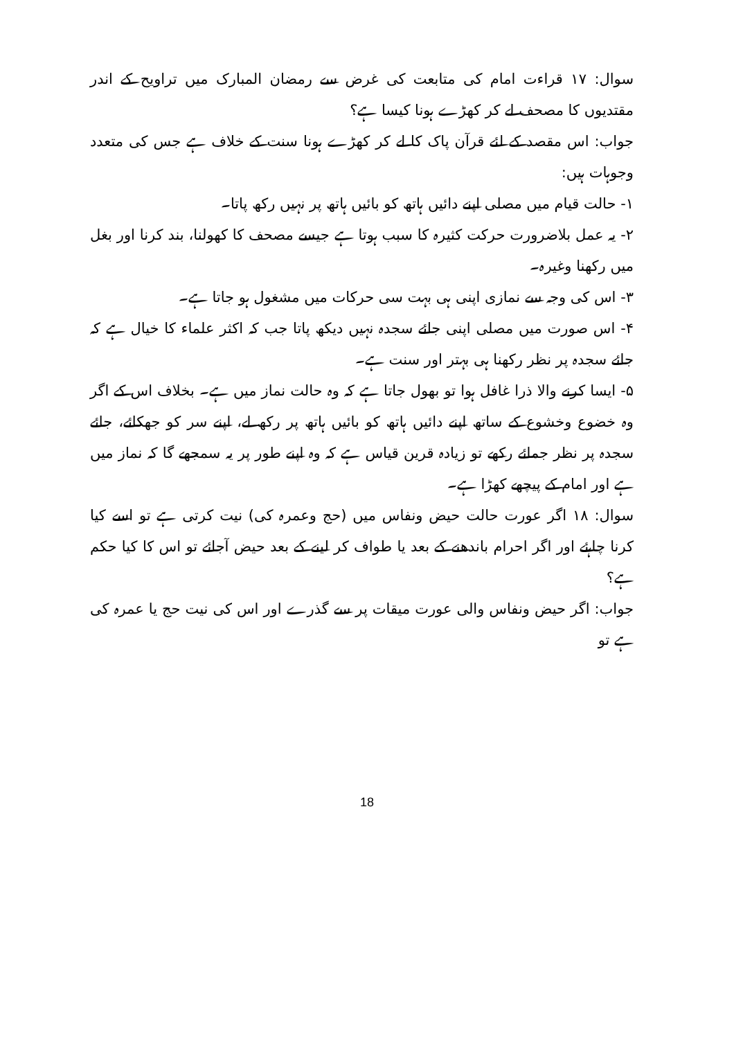سوال: ۱۷ قراءت امام کی متابعت کی غرض سے رمضان المبارک میں تراویح کے اندر مقتدیوں کا مصحف لے کر کھڑے ہونا کیسا ہے؟
جواب: اس مقصد کے لئے قرآن پاک کا لے کر کھڑے ہونا سنت کے خلاف ہے جس کی متعدد وجوہات ہیں:
۱- حالت قیام میں مصلی اپنے دائیں ہاتھ کو بائیں ہاتھ پر نہیں رکھ پاتا۔
۲- یہ عمل بلاضرورت حرکت کثیرہ کا سبب ہوتا ہے جیسے مصحف کا کھولنا، بند کرنا اور بغل میں رکھنا وغیرہ۔
۳- اس کی وجہ سے نمازی اپنی ہی بہت سی حرکات میں مشغول ہو جاتا ہے۔
۴- اس صورت میں مصلی اپنی جائے سجدہ نہیں دیکھ پاتا جب کہ اکثر علماء کا خیال ہے کہ جائے سجدہ پر نظر رکھنا ہی بہتر اور سنت ہے۔
۵- ایسا کرنے والا ذرا غافل ہوا تو بھول جاتا ہے کہ وہ حالت نماز میں ہے۔ بخلاف اس کے اگر وہ خضوع وخشوع کے ساتھ اپنے دائیں ہاتھ کو بائیں ہاتھ پر رکھ لے، اپنے سر کو جھکائے، جائے سجدہ پر نظر جمائے رکھے تو زیادہ قرین قیاس ہے کہ وہ اپنے طور پر یہ سمجھے گا کہ نماز میں ہے اور امام کے پیچھے کھڑا ہے۔
سوال: ۱۸ اگر عورت حالت حیض ونفاس میں (حج وعمرہ کی) نیت کرتی ہے تو اسے کیا کرنا چاہئے اور اگر احرام باندھنے کے بعد یا طواف کر لینے کے بعد حیض آجائے تو اس کا کیا حکم ہے؟
جواب: اگر حیض ونفاس والی عورت میقات پر سے گذرے اور اس کی نیت حج یا عمرہ کی ہے تو
18